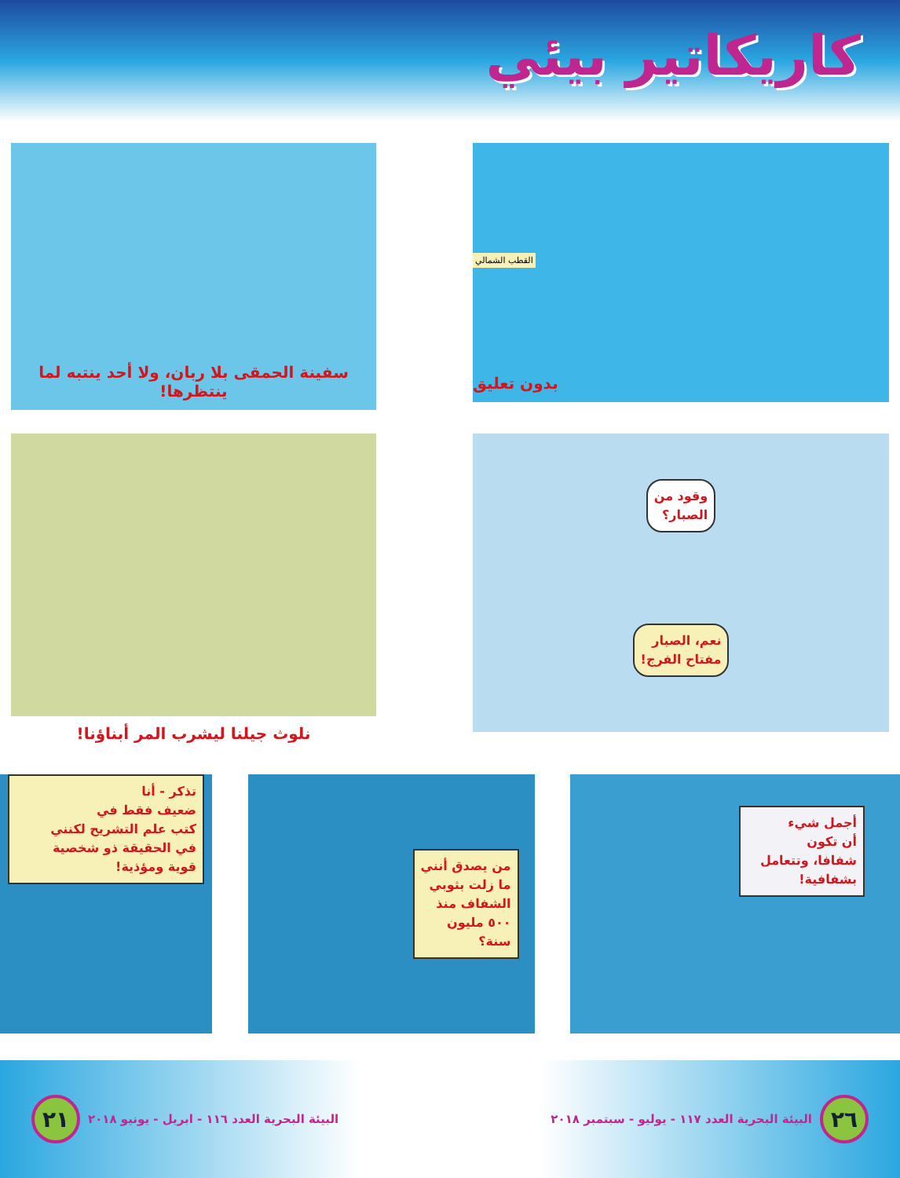كاريكاتير بيئي
سفينة الحمقى بلا ربان، ولا أحد ينتبه لما ينتظرها!
القطب الشمالي
بدون تعليق
نلوث جيلنا ليشرب المر أبناؤنا!
وقود من
الصبار؟
نعم، الصبار
مفتاح الفرج!
تذكر - أنا
ضعيف فقط في
كتب علم التشريح لكنني
في الحقيقة ذو شخصية
قوية ومؤذية!
من يصدق أنني
ما زلت بثوبي
الشفاف منذ
٥٠٠ مليون
سنة؟
أجمل شيء
أن تكون
شفافا، وتتعامل
بشفافية!
٢١
البيئة البحرية العدد ١١٦ - ابريل - يونيو ٢٠١٨
البيئة البحرية العدد ١١٧ - يوليو - سبتمبر ٢٠١٨
٢٦